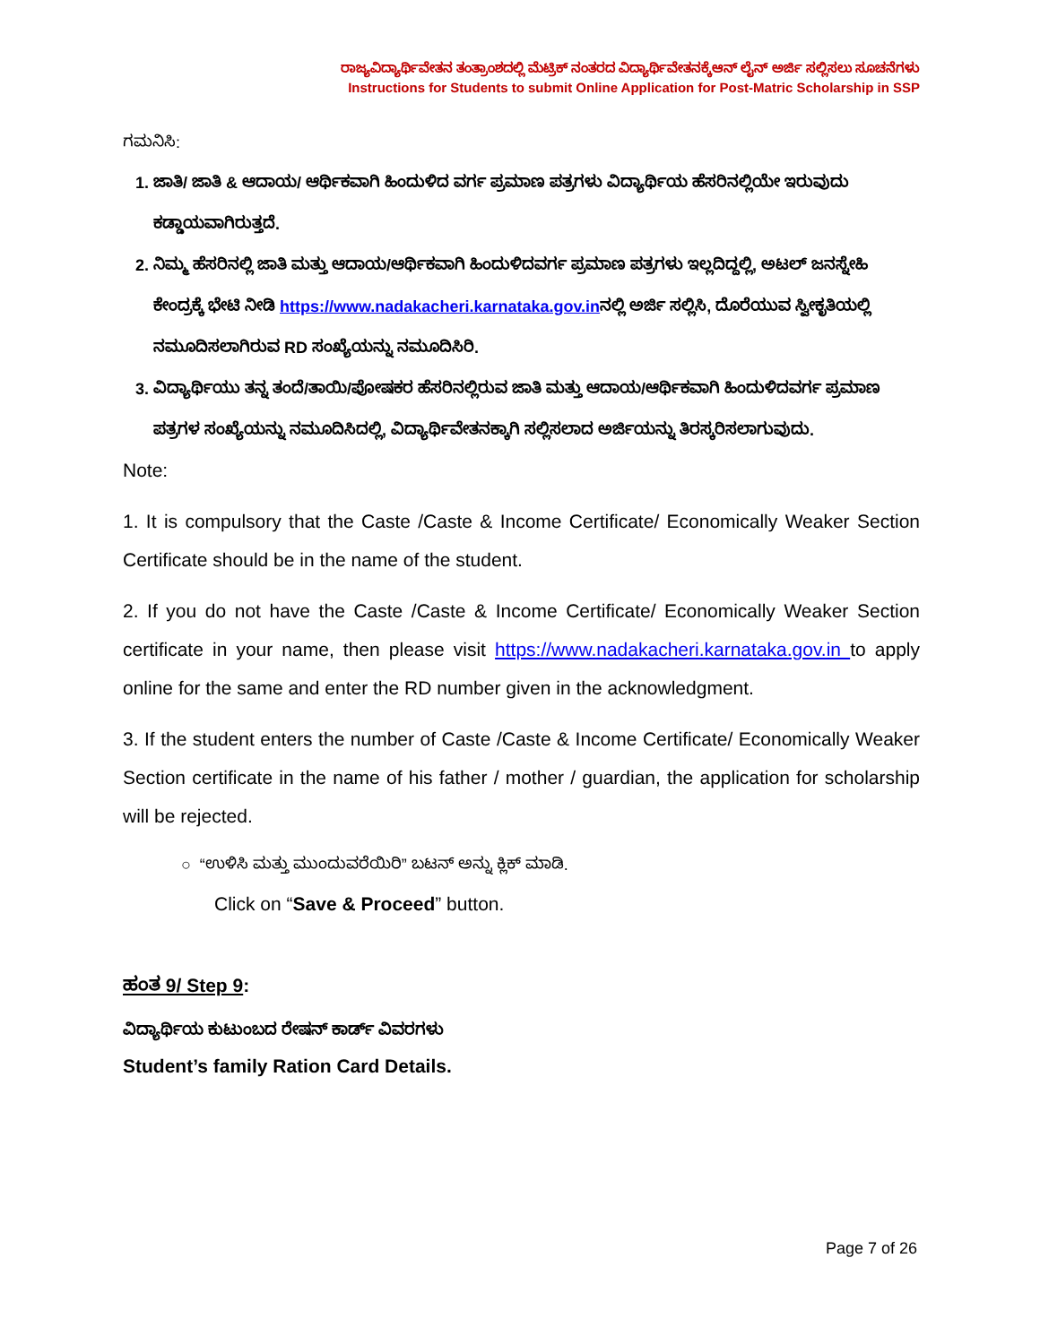ರಾಜ್ಯವಿದ್ಯಾರ್ಥಿವೇತನ ತಂತ್ರಾಂಶದಲ್ಲಿ ಮೆಟ್ರಿಕ್ ನಂತರದ ವಿದ್ಯಾರ್ಥಿವೇತನಕ್ಕೆಆನ್ ಲೈನ್ ಅರ್ಜಿ ಸಲ್ಲಿಸಲು ಸೂಚನೆಗಳು
Instructions for Students to submit Online Application for Post-Matric Scholarship in SSP
ಗಮನಿಸಿ:
1. ಜಾತಿ/ ಜಾತಿ & ಆದಾಯ/ ಆರ್ಥಿಕವಾಗಿ ಹಿಂದುಳಿದ ವರ್ಗ ಪ್ರಮಾಣ ಪತ್ರಗಳು ವಿದ್ಯಾರ್ಥಿಯ ಹೆಸರಿನಲ್ಲಿಯೇ ಇರುವುದು ಕಡ್ಡಾಯವಾಗಿರುತ್ತದೆ.
2. ನಿಮ್ಮ ಹೆಸರಿನಲ್ಲಿ ಜಾತಿ ಮತ್ತು ಆದಾಯ/ಆರ್ಥಿಕವಾಗಿ ಹಿಂದುಳಿದವರ್ಗ ಪ್ರಮಾಣ ಪತ್ರಗಳು ಇಲ್ಲದಿದ್ದಲ್ಲಿ, ಅಟಲ್ ಜನಸ್ನೇಹಿ ಕೇಂದ್ರಕ್ಕೆ ಭೇಟಿ ನೀಡಿ https://www.nadakacheri.karnataka.gov.inನಲ್ಲಿ ಅರ್ಜಿ ಸಲ್ಲಿಸಿ, ದೊರೆಯುವ ಸ್ವೀಕೃತಿಯಲ್ಲಿ ನಮೂದಿಸಲಾಗಿರುವ RD ಸಂಖ್ಯೆಯನ್ನು ನಮೂದಿಸಿರಿ.
3. ವಿದ್ಯಾರ್ಥಿಯು ತನ್ನ ತಂದೆ/ತಾಯಿ/ಪೋಷಕರ ಹೆಸರಿನಲ್ಲಿರುವ ಜಾತಿ ಮತ್ತು ಆದಾಯ/ಆರ್ಥಿಕವಾಗಿ ಹಿಂದುಳಿದವರ್ಗ ಪ್ರಮಾಣ ಪತ್ರಗಳ ಸಂಖ್ಯೆಯನ್ನು ನಮೂದಿಸಿದಲ್ಲಿ, ವಿದ್ಯಾರ್ಥಿವೇತನಕ್ಕಾಗಿ ಸಲ್ಲಿಸಲಾದ ಅರ್ಜಿಯನ್ನು ತಿರಸ್ಕರಿಸಲಾಗುವುದು.
Note:
1. It is compulsory that the Caste /Caste & Income Certificate/ Economically Weaker Section Certificate should be in the name of the student.
2. If you do not have the Caste /Caste & Income Certificate/ Economically Weaker Section certificate in your name, then please visit https://www.nadakacheri.karnataka.gov.in to apply online for the same and enter the RD number given in the acknowledgment.
3. If the student enters the number of Caste /Caste & Income Certificate/ Economically Weaker Section certificate in the name of his father / mother / guardian, the application for scholarship will be rejected.
○ “ಉಳಿಸಿ ಮತ್ತು ಮುಂದುವರೆಯಿರಿ” ಬಟನ್ ಅನ್ನು ಕ್ಲಿಕ್ ಮಾಡಿ.
Click on “Save & Proceed” button.
ಹಂತ 9/ Step 9:
ವಿದ್ಯಾರ್ಥಿಯ ಕುಟುಂಬದ ರೇಷನ್ ಕಾರ್ಡ್ ವಿವರಗಳು
Student’s family Ration Card Details.
Page 7 of 26